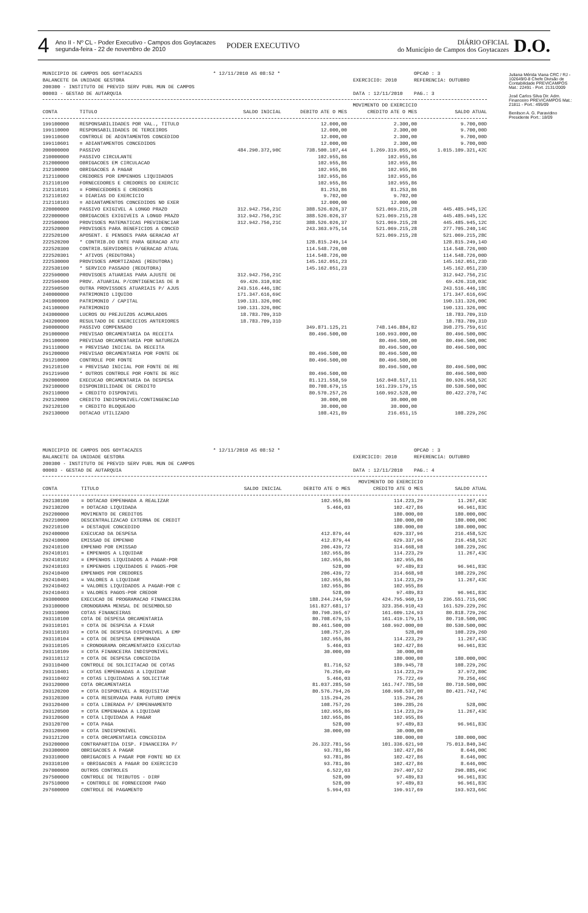4
Ano II - Nº CL - Poder Executivo - Campos dos Goytacazes
segunda-feira - 22 de novembro de 2010
PODER EXECUTIVO
DIÁRIO OFICIAL
do Município de Campos dos Goytacazes
D.O.
Juliana Mérida Viana CRC / RJ - 102649/0-8 Chefe Divisão de Contabilidade PREVICAMPOS Mat.: 22491 - Port. 2131/2009
José Carlos Silva Dir. Adm. Financeiro PREVICAMPOS Mat.: 21811 - Port.: 495/09
Benilson A. G. Paravidino Presidente Port.: 18/09
MUNICIPIO DE CAMPOS DOS GOYTACAZES * 12/11/2010 AS 08:52 * OPCAO : 3 BALANCETE DA UNIDADE GESTORA EXERCICIO: 2010 REFERENCIA: OUTUBRO 200300 - INSTITUTO DE PREVID SERV PUBL MUN DE CAMPOS 00003 - GESTAO DE AUTARQUIA DATA : 12/11/2010 PAG.: 3
| | | | MOVIMENTO DO EXERCICIO | | |
| --- | --- | --- | --- | --- | --- |
| CONTA | TITULO | SALDO INICIAL | DEBITO ATE O MES | CREDITO ATE O MES | SALDO ATUAL |
| 199100000 | RESPONSABILIDADES POR VAL., TITULO | | 12.000,00 | 2.300,00 | 9.700,00D |
| 199110000 | RESPONSABILIDADES DE TERCEIROS | | 12.000,00 | 2.300,00 | 9.700,00D |
| 199110600 | CONTROLE DE ADINTAMENTOS CONCEDIDO | | 12.000,00 | 2.300,00 | 9.700,00D |
| 199110601 | = ADIANTAMENTOS CONCEDIDOS | | 12.000,00 | 2.300,00 | 9.700,00D |
| 200000000 | PASSIVO | 484.290.372,90C | 738.500.107,44 | 1.269.319.055,96 | 1.015.109.321,42C |
| 210000000 | PASSIVO CIRCULANTE | | 102.955,86 | 102.955,86 | |
| 212000000 | OBRIGACOES EM CIRCULACAO | | 102.955,86 | 102.955,86 | |
| 212100000 | OBRIGACOES A PAGAR | | 102.955,86 | 102.955,86 | |
| 212110000 | CREDORES POR EMPENHOS LIQUIDADOS | | 102.955,86 | 102.955,86 | |
| 212110100 | FORNECEDORES E CREDORES DO EXERCIC | | 102.955,86 | 102.955,86 | |
| 212110101 | = FORNECEDORES E CREDORES | | 81.253,86 | 81.253,86 | |
| 212110102 | = DIARIAS DO EXERCICIO | | 9.702,00 | 9.702,00 | |
| 212110103 | = ADIANTAMENTOS CONCEDIDOS NO EXER | | 12.000,00 | 12.000,00 | |
| 220000000 | PASSIVO EXIGIVEL A LONGO PRAZO | 312.942.756,21C | 388.526.026,37 | 521.069.215,28 | 445.485.945,12C |
| 222000000 | OBRIGACOES EXIGIVEIS A LONGO PRAZO | 312.942.756,21C | 388.526.026,37 | 521.069.215,28 | 445.485.945,12C |
| 222500000 | PROVISOES MATEMATICAS PREVIDENCIAR | 312.942.756,21C | 388.526.026,37 | 521.069.215,28 | 445.485.945,12C |
| 222520000 | PROVISOES PARA BENEFICIOS A CONCED | | 243.363.975,14 | 521.069.215,28 | 277.705.240,14C |
| 222520100 | APOSENT. E PENSOES PARA GERACAO AT | | | 521.069.215,28 | 521.069.215,28C |
| 222520200 | * CONTRIB.DO ENTE PARA GERACAO ATU | | 128.815.249,14 | | 128.815.249,14D |
| 222520300 | CONTRIB.SERVIDORES P/GERACAO ATUAL | | 114.548.726,00 | | 114.548.726,00D |
| 222520301 | * ATIVOS (REDUTORA) | | 114.548.726,00 | | 114.548.726,00D |
| 222530000 | PROVISOES AMORTIZADAS (REDUTORA) | | 145.162.051,23 | | 145.162.051,23D |
| 222530100 | * SERVICO PASSADO (REDUTORA) | | 145.162.051,23 | | 145.162.051,23D |
| 222590000 | PROVISOES ATUARIAS PARA AJUSTE DE | 312.942.756,21C | | | 312.942.756,21C |
| 222590400 | PROV. ATUARIAL P/CONTIGENCIAS DE B | 69.426.310,03C | | | 69.426.310,03C |
| 222590500 | OUTRA PROVISSOES ATUARIAIS P/ AJUS | 243.516.446,18C | | | 243.516.446,18C |
| 240000000 | PATRIMONIO LIQUIDO | 171.347.616,69C | | | 171.347.616,69C |
| 241000000 | PATRIMONIO / CAPITAL | 190.131.326,00C | | | 190.131.326,00C |
| 241100000 | PATRIMONIO | 190.131.326,00C | | | 190.131.326,00C |
| 243000000 | LUCROS OU PREJUIZOS ACUMULADOS | 18.783.709,31D | | | 18.783.709,31D |
| 243200000 | RESULTADO DE EXERCICIOS ANTERIORES | 18.783.709,31D | | | 18.783.709,31D |
| 290000000 | PASSIVO COMPENSADO | | 349.871.125,21 | 748.146.884,82 | 398.275.759,61C |
| 291000000 | PREVISAO ORCAMENTARIA DA RECEITA | | 80.496.500,00 | 160.993.000,00 | 80.496.500,00C |
| 291100000 | PREVISAO ORCAMENTARIA POR NATUREZA | | | 80.496.500,00 | 80.496.500,00C |
| 291110000 | = PREVISAO INICIAL DA RECEITA | | | 80.496.500,00 | 80.496.500,00C |
| 291200000 | PREVISAO ORCAMENTARIA POR FONTE DE | | 80.496.500,00 | 80.496.500,00 | |
| 291210000 | CONTROLE POR FONTE | | 80.496.500,00 | 80.496.500,00 | |
| 291210100 | = PREVISAO INICIAL POR FONTE DE RE | | | 80.496.500,00 | 80.496.500,00C |
| 291219900 | * OUTROS CONTROLE POR FONTE DE REC | | 80.496.500,00 | | 80.496.500,00D |
| 292000000 | EXECUCAO ORCAMENTARIA DA DESPESA | | 81.121.558,59 | 162.048.517,11 | 80.926.958,52C |
| 292100000 | DISPONIBILIDADE DE CREDITO | | 80.708.679,15 | 161.239.179,15 | 80.530.500,00C |
| 292110000 | = CREDITO DISPONIVEL | | 80.570.257,26 | 160.992.528,00 | 80.422.270,74C |
| 292120000 | CREDITO INDISPONIVEL/CONTINGENCIAD | | 30.000,00 | 30.000,00 | |
| 292120100 | = CREDITO BLOQUEADO | | 30.000,00 | 30.000,00 | |
| 292130000 | DOTACAO UTILIZADO | | 108.421,89 | 216.651,15 | 108.229,26C |
MUNICIPIO DE CAMPOS DOS GOYTACAZES * 12/11/2010 AS 08:52 * OPCAO : 3 BALANCETE DA UNIDADE GESTORA EXERCICIO: 2010 REFERENCIA: OUTUBRO 200300 - INSTITUTO DE PREVID SERV PUBL MUN DE CAMPOS 00003 - GESTAO DE AUTARQUIA DATA : 12/11/2010 PAG.: 4
| | | | MOVIMENTO DO EXERCICIO | | |
| --- | --- | --- | --- | --- | --- |
| CONTA | TITULO | SALDO INICIAL | DEBITO ATE O MES | CREDITO ATE O MES | SALDO ATUAL |
| 292130100 | = DOTACAO EMPENHADA A REALIZAR | | 102.955,86 | 114.223,29 | 11.267,43C |
| 292130200 | = DOTACAO LIQUIDADA | | 5.466,03 | 102.427,86 | 96.961,83C |
| 292200000 | MOVIMENTO DE CREDITOS | | | 180.000,00 | 180.000,00C |
| 292210000 | DESCENTRALIZACAO EXTERNA DE CREDIT | | | 180.000,00 | 180.000,00C |
| 292210100 | = DESTAQUE CONCEDIDO | | | 180.000,00 | 180.000,00C |
| 292400000 | EXECUCAO DA DESPESA | | 412.879,44 | 629.337,96 | 216.458,52C |
| 292410000 | EMISSAO DE EMPENHO | | 412.879,44 | 629.337,96 | 216.458,52C |
| 292410100 | EMPENHO POR EMISSAO | | 206.439,72 | 314.668,98 | 108.229,26C |
| 292410101 | = EMPENHOS A LIQUIDAR | | 102.955,86 | 114.223,29 | 11.267,43C |
| 292410102 | = EMPENHOS LIQUIDADOS A PAGAR-POR | | 102.955,86 | 102.955,86 | |
| 292410103 | = EMPENHOS LIQUIDADOS E PAGOS-POR | | 528,00 | 97.489,83 | 96.961,83C |
| 292410400 | EMPENHOS POR CREDORES | | 206.439,72 | 314.668,98 | 108.229,26C |
| 292410401 | = VALORES A LIQUIDAR | | 102.955,86 | 114.223,29 | 11.267,43C |
| 292410402 | = VALORES LIQUIDADOS A PAGAR-POR C | | 102.955,86 | 102.955,86 | |
| 292410403 | = VALORES PAGOS-POR CREDOR | | 528,00 | 97.489,83 | 96.961,83C |
| 293000000 | EXECUCAO DE PROGRAMACAO FINANCEIRA | | 188.244.244,59 | 424.795.960,19 | 236.551.715,60C |
| 293100000 | CRONOGRAMA MENSAL DE DESEMBOLSO | | 161.827.681,17 | 323.356.910,43 | 161.529.229,26C |
| 293110000 | COTAS FINANCEIRAS | | 80.790.395,67 | 161.609.124,93 | 80.818.729,26C |
| 293110100 | COTA DE DESPESA ORCAMENTARIA | | 80.708.679,15 | 161.419.179,15 | 80.710.500,00C |
| 293110101 | = COTA DE DESPESA A FIXAR | | 80.461.500,00 | 160.992.000,00 | 80.530.500,00C |
| 293110103 | = COTA DE DESPESA DISPONIVEL A EMP | | 108.757,26 | 528,00 | 108.229,26D |
| 293110104 | = COTA DE DESPESA EMPENHADA | | 102.955,86 | 114.223,29 | 11.267,43C |
| 293110105 | = CRONOGRAMA ORCAMENTARIO EXECUTAD | | 5.466,03 | 102.427,86 | 96.961,83C |
| 293110109 | = COTA FINANCEIRA INDISPONIVEL | | 30.000,00 | 30.000,00 | |
| 293110112 | = COTA DE DESPESA CONCEDIDA | | | 180.000,00 | 180.000,00C |
| 293110400 | CONTROLE DE SOLICITACAO DE COTAS | | 81.716,52 | 189.945,78 | 108.229,26C |
| 293110401 | = COTAS EMPENHADAS A LIQUIDAR | | 76.250,49 | 114.223,29 | 37.972,80C |
| 293110402 | = COTAS LIQUIDADAS A SOLICITAR | | 5.466,03 | 75.722,49 | 70.256,46C |
| 293120000 | COTA ORCAMENTARIA | | 81.037.285,50 | 161.747.785,50 | 80.710.500,00C |
| 293120200 | = COTA DISPONIVEL A REQUISITAR | | 80.576.794,26 | 160.998.537,00 | 80.421.742,74C |
| 293120300 | = COTA RESERVADA PARA FUTURO EMPEN | | 115.294,26 | 115.294,26 | |
| 293120400 | = COTA LIBERADA P/ EMPENHAMENTO | | 108.757,26 | 109.285,26 | 528,00C |
| 293120500 | = COTA EMPENHADA A LIQUIDAR | | 102.955,86 | 114.223,29 | 11.267,43C |
| 293120600 | = COTA LIQUIDADA A PAGAR | | 102.955,86 | 102.955,86 | |
| 293120700 | = COTA PAGA | | 528,00 | 97.489,83 | 96.961,83C |
| 293120900 | = COTA INDISPONIVEL | | 30.000,00 | 30.000,00 | |
| 293121200 | = COTA ORCAMENTARIA CONCEDIDA | | | 180.000,00 | 180.000,00C |
| 293200000 | CONTRAPARTIDA DISP. FINANCEIRA P/ | | 26.322.781,56 | 101.336.621,90 | 75.013.840,34C |
| 293300000 | OBRIGACOES A PAGAR | | 93.781,86 | 102.427,86 | 8.646,00C |
| 293310000 | OBRIGACOES A PAGAR POR FONTE NO EX | | 93.781,86 | 102.427,86 | 8.646,00C |
| 293310100 | = OBRIGACOES A PAGAR DO EXERCICIO | | 93.781,86 | 102.427,86 | 8.646,00C |
| 297000000 | OUTROS CONTROLES | | 6.522,03 | 297.407,52 | 290.885,49C |
| 297500000 | CONTROLE DE TRIBUTOS - DIRF | | 528,00 | 97.489,83 | 96.961,83C |
| 297510000 | = CONTROLE DE FORNECEDOR PAGO | | 528,00 | 97.489,83 | 96.961,83C |
| 297600000 | CONTROLE DE PAGAMENTO | | 5.994,03 | 199.917,69 | 193.923,66C |